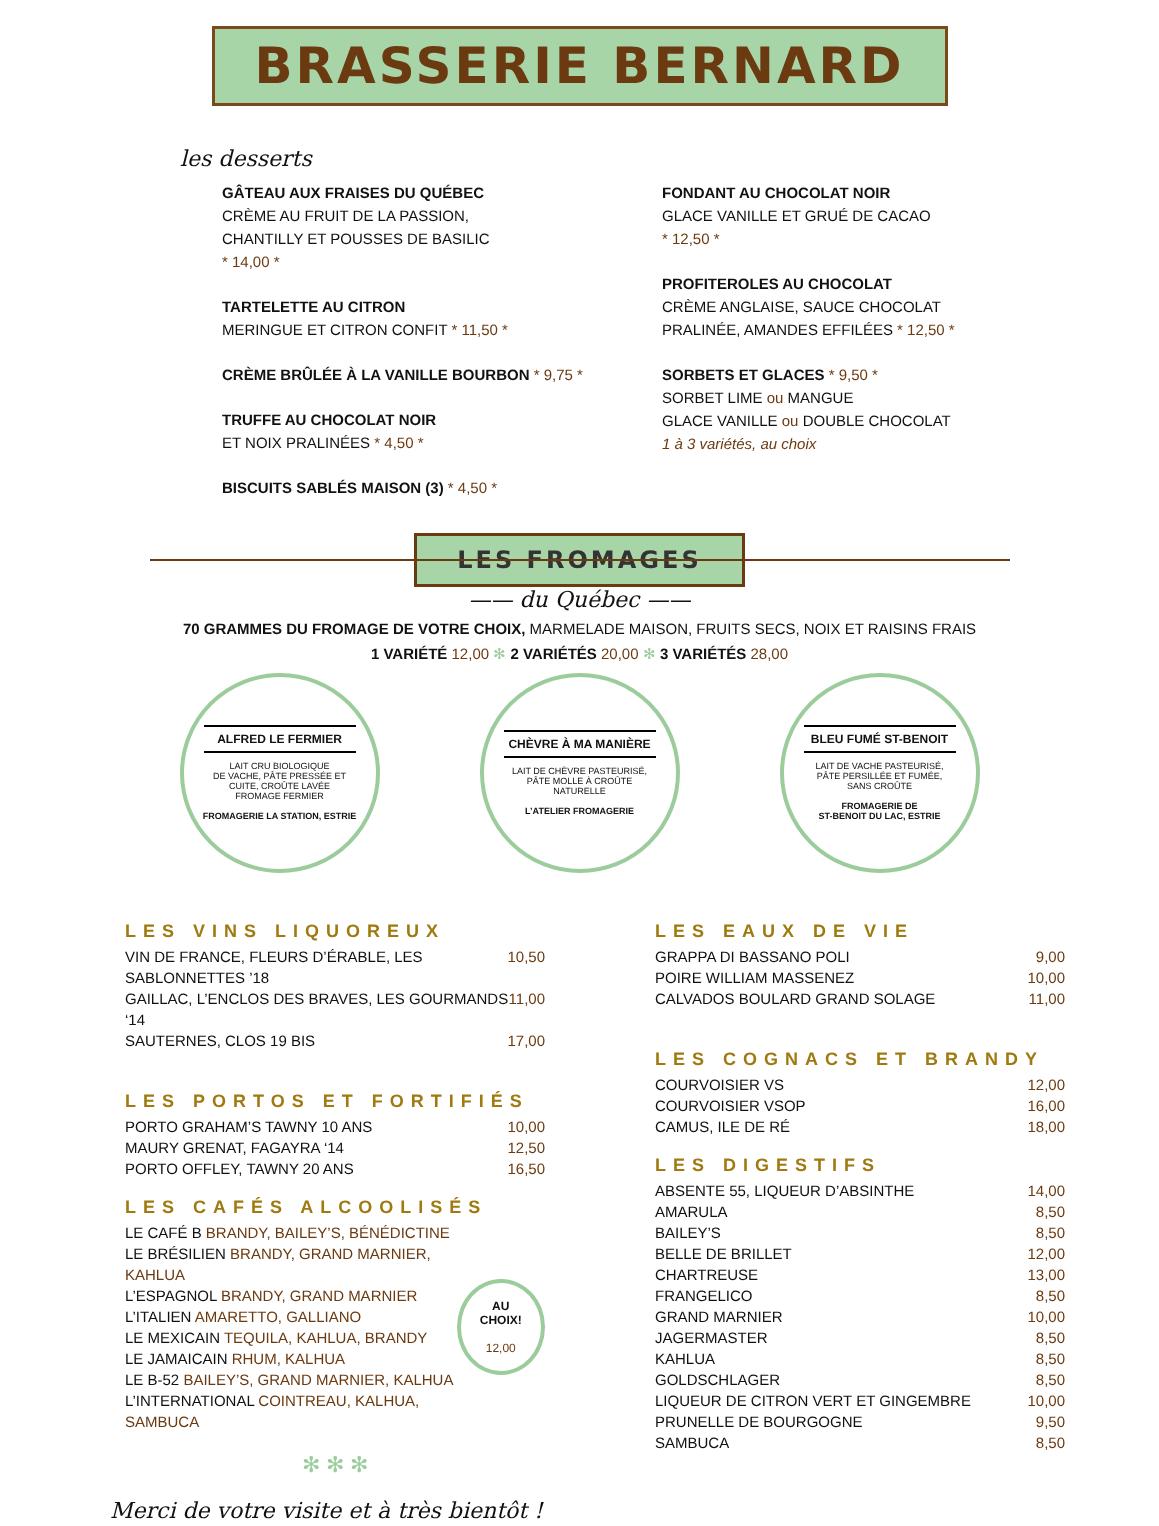BRASSERIE BERNARD
les desserts
GÂTEAU AUX FRAISES DU QUÉBEC
CRÈME AU FRUIT DE LA PASSION,
CHANTILLY ET POUSSES DE BASILIC
* 14,00 *
TARTELETTE AU CITRON
MERINGUE ET CITRON CONFIT * 11,50 *
CRÈME BRÛLÉE À LA VANILLE BOURBON * 9,75 *
TRUFFE AU CHOCOLAT NOIR
ET NOIX PRALINÉES * 4,50 *
BISCUITS SABLÉS MAISON (3) * 4,50 *
FONDANT AU CHOCOLAT NOIR
GLACE VANILLE ET GRUÉ DE CACAO
* 12,50 *
PROFITEROLES AU CHOCOLAT
CRÈME ANGLAISE, SAUCE CHOCOLAT
PRALINÉE, AMANDES EFFILÉES * 12,50 *
SORBETS ET GLACES * 9,50 *
SORBET LIME ou MANGUE
GLACE VANILLE ou DOUBLE CHOCOLAT
1 à 3 variétés, au choix
LES FROMAGES
—— du Québec ——
70 GRAMMES DU FROMAGE DE VOTRE CHOIX, MARMELADE MAISON, FRUITS SECS, NOIX ET RAISINS FRAIS
1 VARIÉTÉ 12,00 ✻ 2 VARIÉTÉS 20,00 ✻ 3 VARIÉTÉS 28,00
ALFRED LE FERMIER
LAIT CRU BIOLOGIQUE
DE VACHE, PÂTE PRESSÉE ET
CUITE, CROÛTE LAVÉE
FROMAGE FERMIER
FROMAGERIE LA STATION, ESTRIE
CHÈVRE À MA MANIÈRE
LAIT DE CHÈVRE PASTEURISÉ,
PÂTE MOLLE À CROÛTE
NATURELLE
L’ATELIER FROMAGERIE
BLEU FUMÉ ST-BENOIT
LAIT DE VACHE PASTEURISÉ,
PÂTE PERSILLÉE ET FUMÉE,
SANS CROÛTE
FROMAGERIE DE
ST-BENOIT DU LAC, ESTRIE
LES VINS LIQUOREUX
VIN DE FRANCE, FLEURS D’ÉRABLE, LES SABLONNETTES ’18 10,50
GAILLAC, L’ENCLOS DES BRAVES, LES GOURMANDS ‘14 11,00
SAUTERNES, CLOS 19 BIS 17,00
LES PORTOS ET FORTIFIÉS
PORTO GRAHAM’S TAWNY 10 ANS 10,00
MAURY GRENAT, FAGAYRA ‘14 12,50
PORTO OFFLEY, TAWNY 20 ANS 16,50
LES CAFÉS ALCOOLISÉS
LE CAFÉ B BRANDY, BAILEY’S, BÉNÉDICTINE
LE BRÉSILIEN BRANDY, GRAND MARNIER, KAHLUA
L’ESPAGNOL BRANDY, GRAND MARNIER
L’ITALIEN AMARETTO, GALLIANO
LE MEXICAIN TEQUILA, KAHLUA, BRANDY
LE JAMAICAIN RHUM, KALHUA
LE B-52 BAILEY’S, GRAND MARNIER, KALHUA
L’INTERNATIONAL COINTREAU, KALHUA, SAMBUCA
AU CHOIX!
12,00
✻ ✻ ✻
Merci de votre visite et à très bientôt !
LES EAUX DE VIE
GRAPPA DI BASSANO POLI 9,00
POIRE WILLIAM MASSENEZ 10,00
CALVADOS BOULARD GRAND SOLAGE 11,00
LES COGNACS ET BRANDY
COURVOISIER VS 12,00
COURVOISIER VSOP 16,00
CAMUS, ILE DE RÉ 18,00
LES DIGESTIFS
ABSENTE 55, LIQUEUR D’ABSINTHE 14,00
AMARULA 8,50
BAILEY’S 8,50
BELLE DE BRILLET 12,00
CHARTREUSE 13,00
FRANGELICO 8,50
GRAND MARNIER 10,00
JAGERMASTER 8,50
KAHLUA 8,50
GOLDSCHLAGER 8,50
LIQUEUR DE CITRON VERT ET GINGEMBRE 10,00
PRUNELLE DE BOURGOGNE 9,50
SAMBUCA 8,50